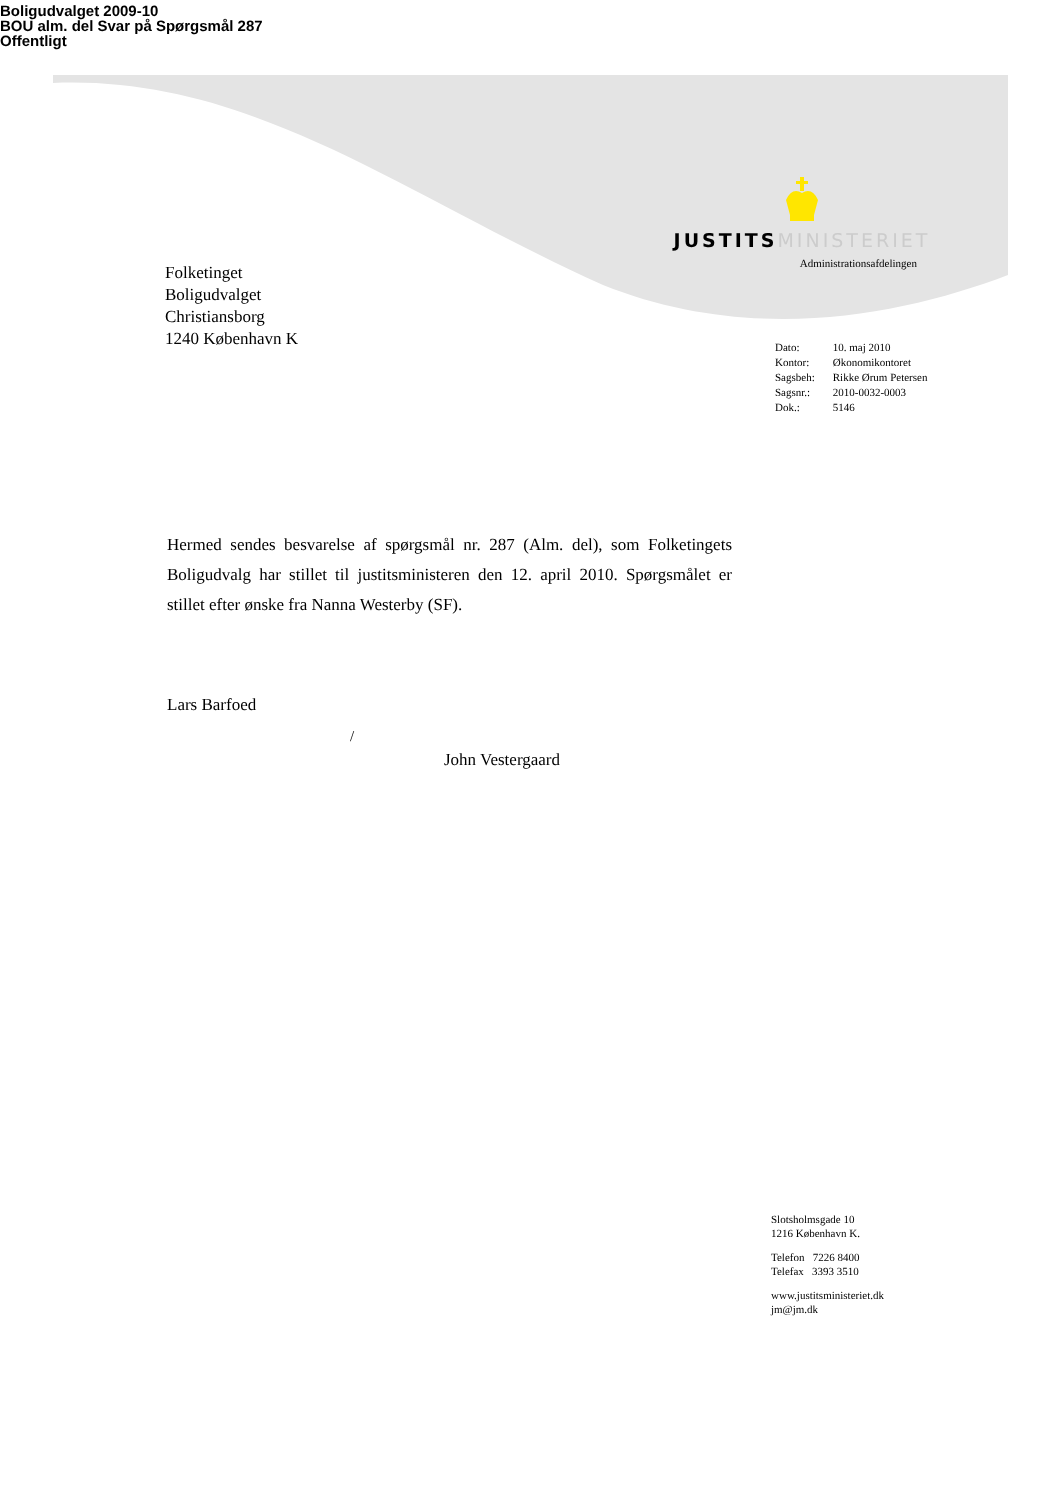Boligudvalget 2009-10
BOU alm. del Svar på Spørgsmål 287
Offentligt
JUSTITS MINISTERIET
Administrationsafdelingen
Folketinget
Boligudvalget
Christiansborg
1240 København K
| Dato: | 10. maj 2010 |
| Kontor: | Økonomikontoret |
| Sagsbeh: | Rikke Ørum Petersen |
| Sagsnr.: | 2010-0032-0003 |
| Dok.: | 5146 |
Hermed sendes besvarelse af spørgsmål nr. 287 (Alm. del), som Folketingets Boligudvalg har stillet til justitsministeren den 12. april 2010. Spørgsmålet er stillet efter ønske fra Nanna Westerby (SF).
Lars Barfoed
/
John Vestergaard
Slotsholmsgade 10
1216 København K.
Telefon 7226 8400
Telefax 3393 3510
www.justitsministeriet.dk
jm@jm.dk